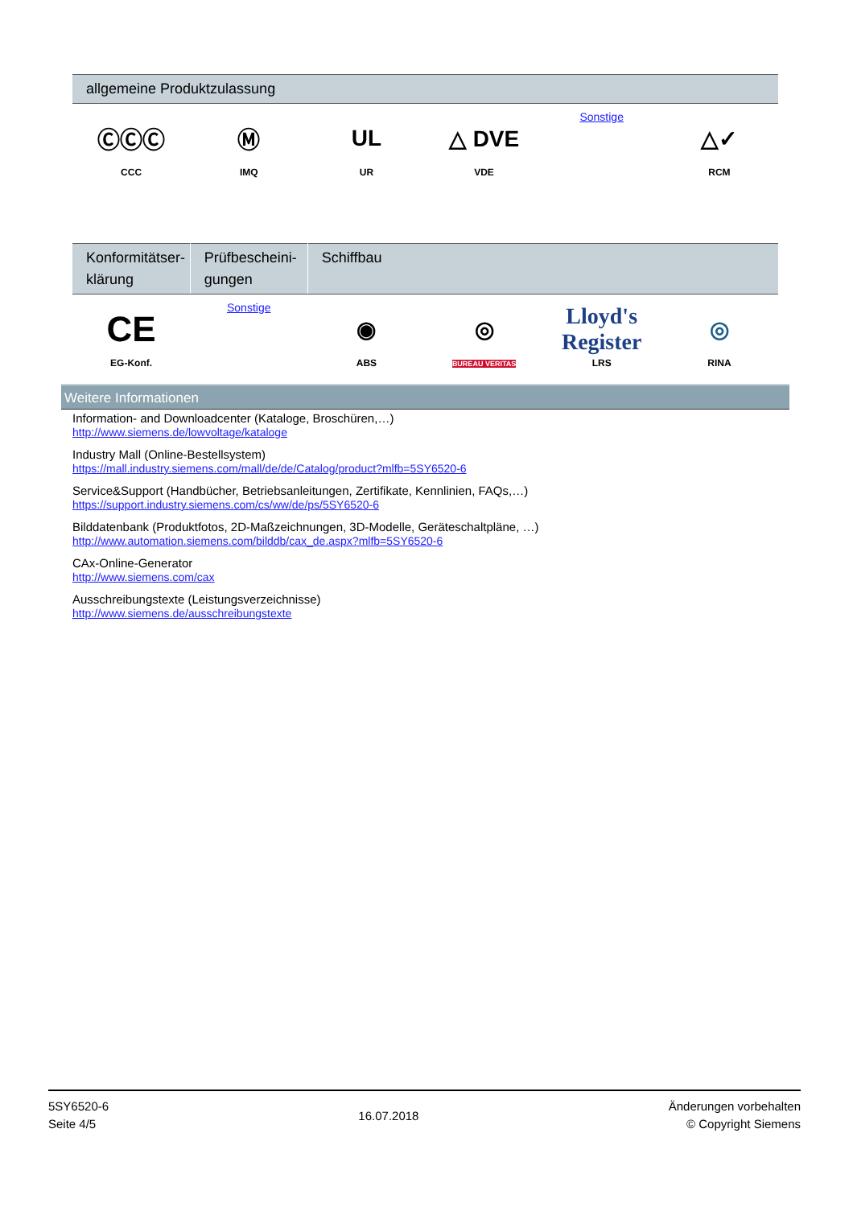| allgemeine Produktzulassung | | | | | |
| --- | --- | --- | --- | --- | --- |
| ⒸⒸⒸ CCC | Ⓜ IMQ | UL UR | △ DVE VDE | Sonstige | △✓ RCM |
| Konformitätser- klärung | Prüfbescheini- gungen | Schiffbau | | | |
| --- | --- | --- | --- | --- | --- |
| CE EG-Konf. | Sonstige | ◉ ABS | ◎ BUREAU VERITAS | Lloyd's Register LRS | ◎ RINA |
Weitere Informationen
Information- and Downloadcenter (Kataloge, Broschüren,…)
http://www.siemens.de/lowvoltage/kataloge
Industry Mall (Online-Bestellsystem)
https://mall.industry.siemens.com/mall/de/de/Catalog/product?mlfb=5SY6520-6
Service&Support (Handbücher, Betriebsanleitungen, Zertifikate, Kennlinien, FAQs,…)
https://support.industry.siemens.com/cs/ww/de/ps/5SY6520-6
Bilddatenbank (Produktfotos, 2D-Maßzeichnungen, 3D-Modelle, Geräteschaltpläne, …)
http://www.automation.siemens.com/bilddb/cax_de.aspx?mlfb=5SY6520-6
CAx-Online-Generator
http://www.siemens.com/cax
Ausschreibungstexte (Leistungsverzeichnisse)
http://www.siemens.de/ausschreibungstexte
5SY6520-6
Seite 4/5
16.07.2018
Änderungen vorbehalten
© Copyright Siemens